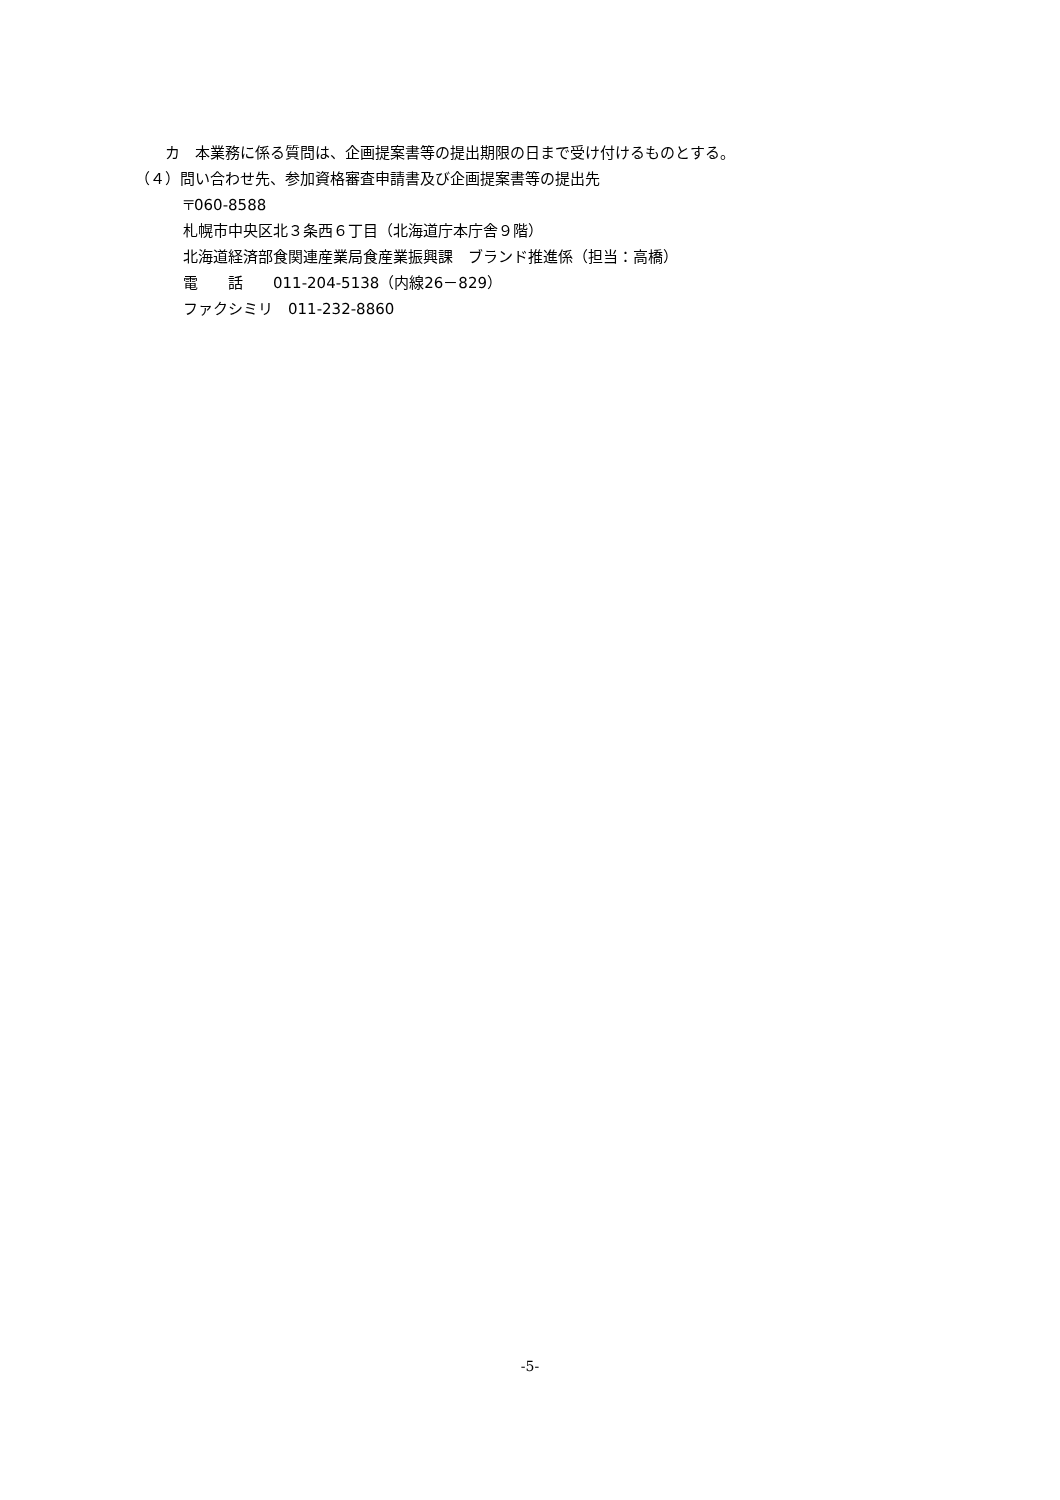カ　本業務に係る質問は、企画提案書等の提出期限の日まで受け付けるものとする。
（４）問い合わせ先、参加資格審査申請書及び企画提案書等の提出先
〒060-8588
札幌市中央区北３条西６丁目（北海道庁本庁舎９階）
北海道経済部食関連産業局食産業振興課　ブランド推進係（担当：高橋）
電　　話　　011-204-5138（内線26－829）
ファクシミリ　011-232-8860
-5-